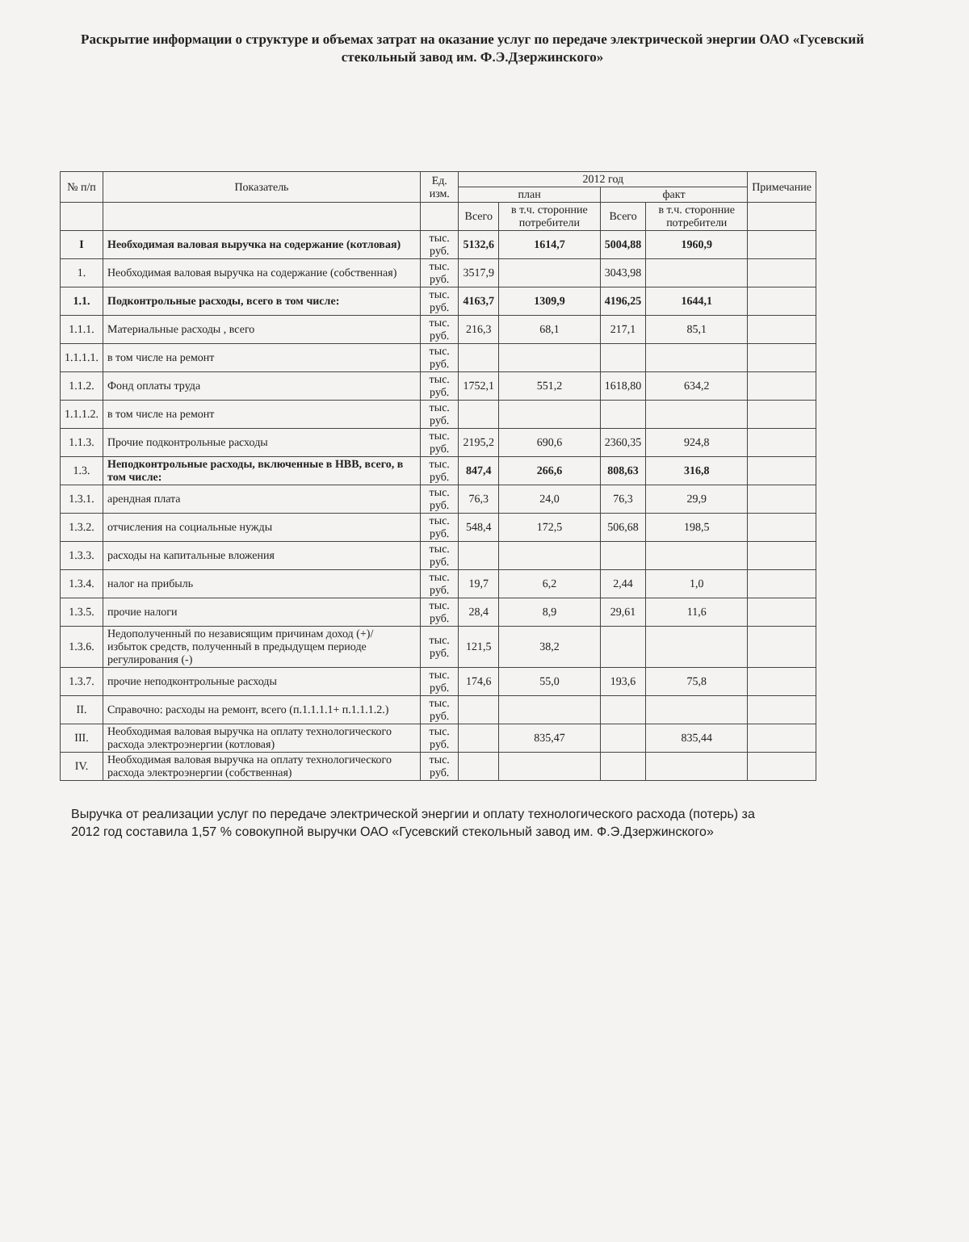Раскрытие информации о структуре и объемах затрат на оказание услуг по передаче электрической энергии ОАО «Гусевский стекольный завод им. Ф.Э.Дзержинского»
| № п/п | Показатель | Ед. изм. | 2012 год | | | | Примечание |
| --- | --- | --- | --- | --- | --- | --- | --- |
| | | | план | | факт | | |
| | | | Всего | в т.ч. сторонние потребители | Всего | в т.ч. сторонние потребители | |
| I | Необходимая валовая выручка на содержание (котловая) | тыс. руб. | 5132,6 | 1614,7 | 5004,88 | 1960,9 | |
| 1. | Необходимая валовая выручка на содержание (собственная) | тыс. руб. | 3517,9 | | 3043,98 | | |
| 1.1. | Подконтрольные расходы, всего в том числе: | тыс. руб. | 4163,7 | 1309,9 | 4196,25 | 1644,1 | |
| 1.1.1. | Материальные расходы , всего | тыс. руб. | 216,3 | 68,1 | 217,1 | 85,1 | |
| 1.1.1.1. | в том числе на ремонт | тыс. руб. | | | | | |
| 1.1.2. | Фонд оплаты труда | тыс. руб. | 1752,1 | 551,2 | 1618,80 | 634,2 | |
| 1.1.1.2. | в том числе на ремонт | тыс. руб. | | | | | |
| 1.1.3. | Прочие подконтрольные расходы | тыс. руб. | 2195,2 | 690,6 | 2360,35 | 924,8 | |
| 1.3. | Неподконтрольные расходы, включенные в НВВ, всего, в том числе: | тыс. руб. | 847,4 | 266,6 | 808,63 | 316,8 | |
| 1.3.1. | арендная плата | тыс. руб. | 76,3 | 24,0 | 76,3 | 29,9 | |
| 1.3.2. | отчисления на социальные нужды | тыс. руб. | 548,4 | 172,5 | 506,68 | 198,5 | |
| 1.3.3. | расходы на капитальные вложения | тыс. руб. | | | | | |
| 1.3.4. | налог на прибыль | тыс. руб. | 19,7 | 6,2 | 2,44 | 1,0 | |
| 1.3.5. | прочие налоги | тыс. руб. | 28,4 | 8,9 | 29,61 | 11,6 | |
| 1.3.6. | Недополученный по независящим причинам доход (+)/ избыток средств, полученный в предыдущем периоде регулирования (-) | тыс. руб. | 121,5 | 38,2 | | | |
| 1.3.7. | прочие неподконтрольные расходы | тыс. руб. | 174,6 | 55,0 | 193,6 | 75,8 | |
| II. | Справочно: расходы на ремонт, всего (п.1.1.1.1+ п.1.1.1.2.) | тыс. руб. | | | | | |
| III. | Необходимая валовая выручка на оплату технологического расхода электроэнергии (котловая) | тыс. руб. | | 835,47 | | 835,44 | |
| IV. | Необходимая валовая выручка на оплату технологического расхода электроэнергии (собственная) | тыс. руб. | | | | | |
Выручка от реализации услуг по передаче электрической энергии и оплату технологического расхода (потерь) за 2012 год составила 1,57 % совокупной выручки ОАО «Гусевский стекольный завод им. Ф.Э.Дзержинского»